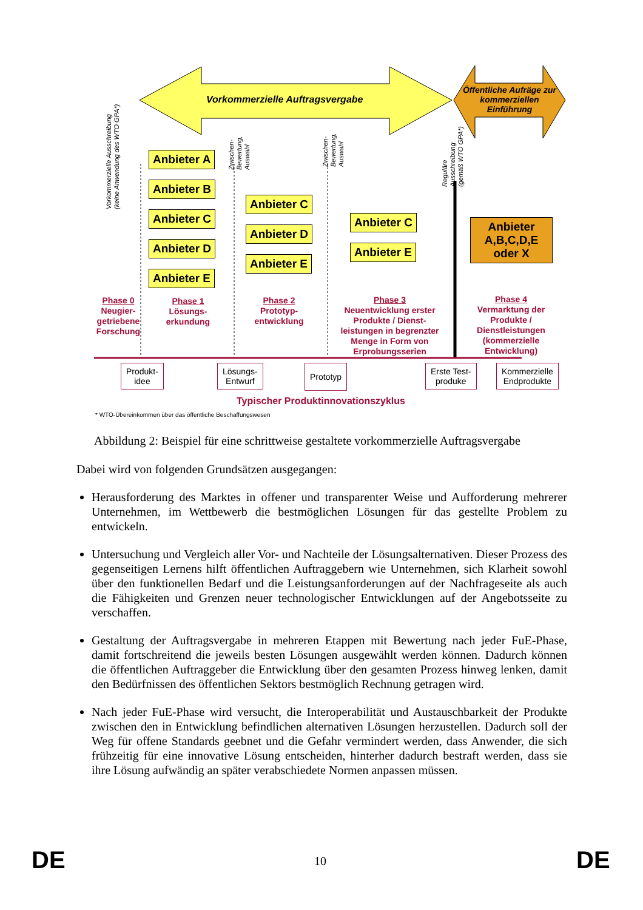Vorkommerzielle Auftragsvergabe
Öffentliche Aufräge zur kommerziellen Einführung
Vorkommerzielle Ausschreibung
(keine Anwendung des WTO GPA*)
Zwischen-
Bewertung,
Auswahl
Zwischen-
Bewertung,
Auswahl
Reguläre
Ausschreibung
(gemäß WTO GPA*)
Anbieter A
Anbieter B
Anbieter C
Anbieter D
Anbieter E
Anbieter C
Anbieter D
Anbieter E
Anbieter C
Anbieter E
Anbieter
A,B,C,D,E
oder X
Phase 0
Neugier-getriebene Forschung
Phase 1
Lösungs-erkundung
Phase 2
Prototyp-entwicklung
Phase 3
Neuentwicklung erster Produkte / Dienst-leistungen in begrenzter Menge in Form von Erprobungsserien
Phase 4
Vermarktung der Produkte / Dienstleistungen (kommerzielle Entwicklung)
Produkt-
idee
Lösungs-
Entwurf
Prototyp
Erste Test-
produke
Kommerzielle
Endprodukte
Typischer Produktinnovationszyklus
* WTO-Übereinkommen über das öffentliche Beschaffungswesen
Abbildung 2: Beispiel für eine schrittweise gestaltete vorkommerzielle Auftragsvergabe
Dabei wird von folgenden Grundsätzen ausgegangen:
Herausforderung des Marktes in offener und transparenter Weise und Aufforderung mehrerer Unternehmen, im Wettbewerb die bestmöglichen Lösungen für das gestellte Problem zu entwickeln.
Untersuchung und Vergleich aller Vor- und Nachteile der Lösungsalternativen. Dieser Prozess des gegenseitigen Lernens hilft öffentlichen Auftraggebern wie Unternehmen, sich Klarheit sowohl über den funktionellen Bedarf und die Leistungsanforderungen auf der Nachfrageseite als auch die Fähigkeiten und Grenzen neuer technologischer Entwicklungen auf der Angebotsseite zu verschaffen.
Gestaltung der Auftragsvergabe in mehreren Etappen mit Bewertung nach jeder FuE-Phase, damit fortschreitend die jeweils besten Lösungen ausgewählt werden können. Dadurch können die öffentlichen Auftraggeber die Entwicklung über den gesamten Prozess hinweg lenken, damit den Bedürfnissen des öffentlichen Sektors bestmöglich Rechnung getragen wird.
Nach jeder FuE-Phase wird versucht, die Interoperabilität und Austauschbarkeit der Produkte zwischen den in Entwicklung befindlichen alternativen Lösungen herzustellen. Dadurch soll der Weg für offene Standards geebnet und die Gefahr vermindert werden, dass Anwender, die sich frühzeitig für eine innovative Lösung entscheiden, hinterher dadurch bestraft werden, dass sie ihre Lösung aufwändig an später verabschiedete Normen anpassen müssen.
DE 10 DE